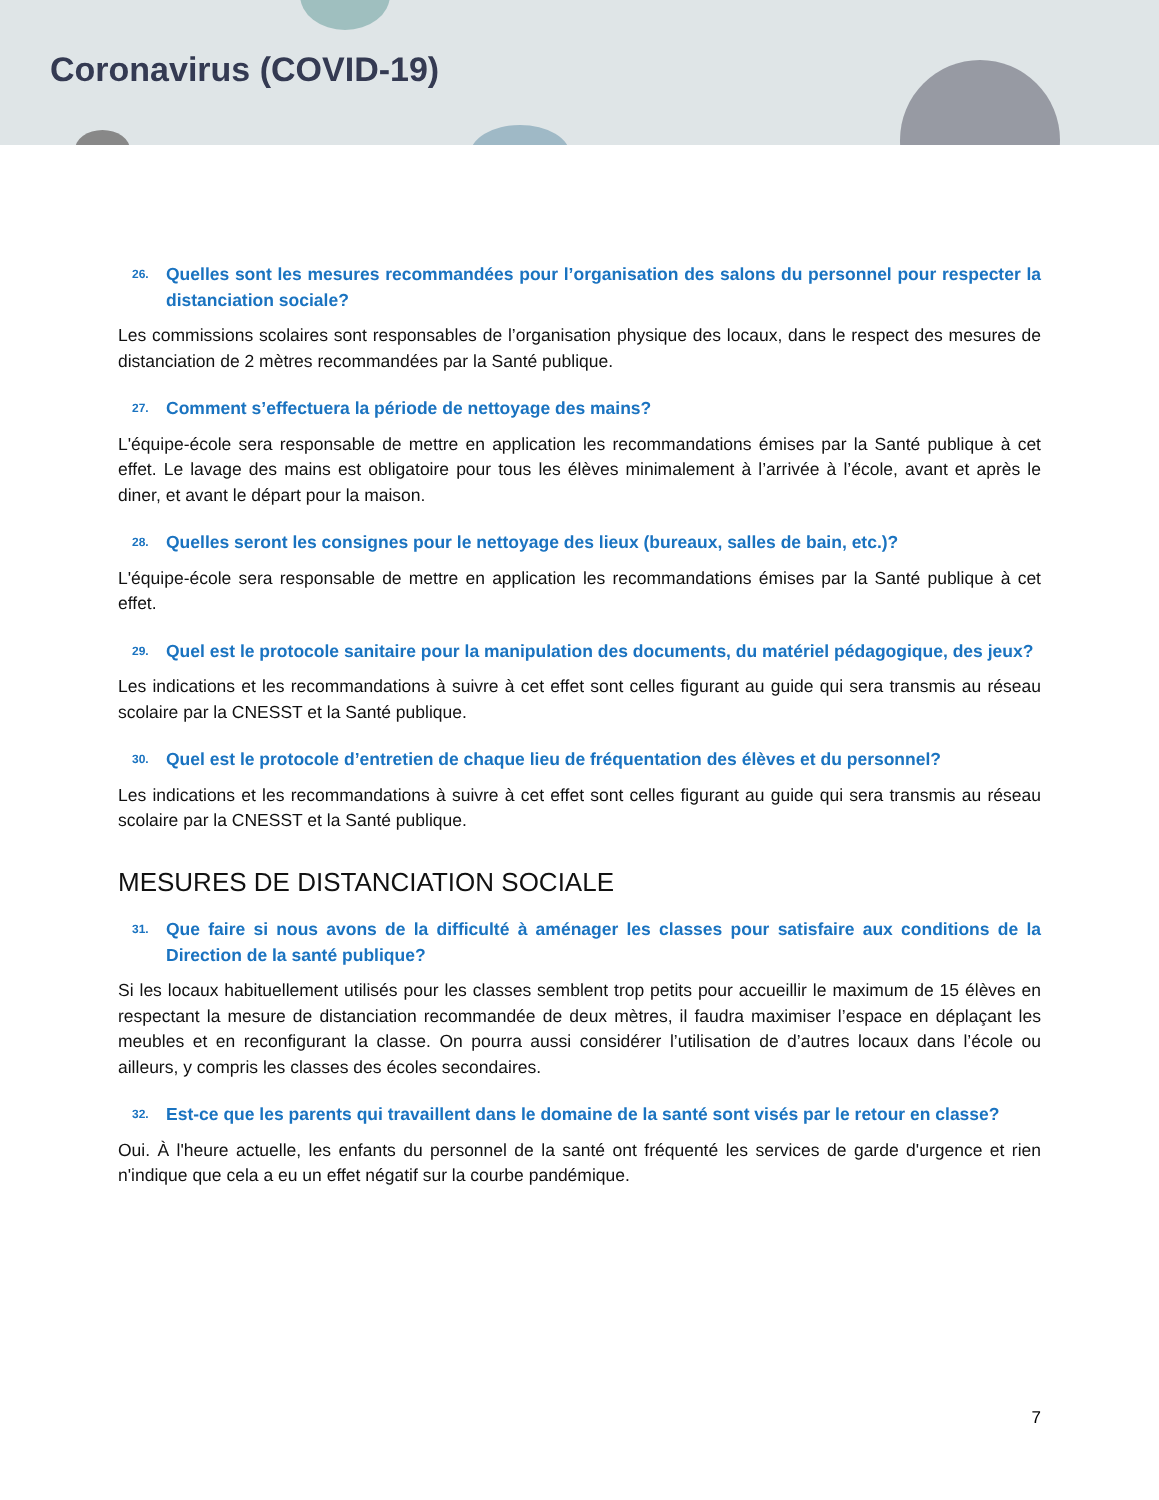Coronavirus (COVID-19)
26. Quelles sont les mesures recommandées pour l’organisation des salons du personnel pour respecter la distanciation sociale?
Les commissions scolaires sont responsables de l’organisation physique des locaux, dans le respect des mesures de distanciation de 2 mètres recommandées par la Santé publique.
27. Comment s’effectuera la période de nettoyage des mains?
L'équipe-école sera responsable de mettre en application les recommandations émises par la Santé publique à cet effet. Le lavage des mains est obligatoire pour tous les élèves minimalement à l’arrivée à l’école, avant et après le diner, et avant le départ pour la maison.
28. Quelles seront les consignes pour le nettoyage des lieux (bureaux, salles de bain, etc.)?
L'équipe-école sera responsable de mettre en application les recommandations émises par la Santé publique à cet effet.
29. Quel est le protocole sanitaire pour la manipulation des documents, du matériel pédagogique, des jeux?
Les indications et les recommandations à suivre à cet effet sont celles figurant au guide qui sera transmis au réseau scolaire par la CNESST et la Santé publique.
30. Quel est le protocole d’entretien de chaque lieu de fréquentation des élèves et du personnel?
Les indications et les recommandations à suivre à cet effet sont celles figurant au guide qui sera transmis au réseau scolaire par la CNESST et la Santé publique.
MESURES DE DISTANCIATION SOCIALE
31. Que faire si nous avons de la difficulté à aménager les classes pour satisfaire aux conditions de la Direction de la santé publique?
Si les locaux habituellement utilisés pour les classes semblent trop petits pour accueillir le maximum de 15 élèves en respectant la mesure de distanciation recommandée de deux mètres, il faudra maximiser l’espace en déplaçant les meubles et en reconfigurant la classe. On pourra aussi considérer l’utilisation de d’autres locaux dans l’école ou ailleurs, y compris les classes des écoles secondaires.
32. Est-ce que les parents qui travaillent dans le domaine de la santé sont visés par le retour en classe?
Oui. À l'heure actuelle, les enfants du personnel de la santé ont fréquenté les services de garde d'urgence et rien n'indique que cela a eu un effet négatif sur la courbe pandémique.
7